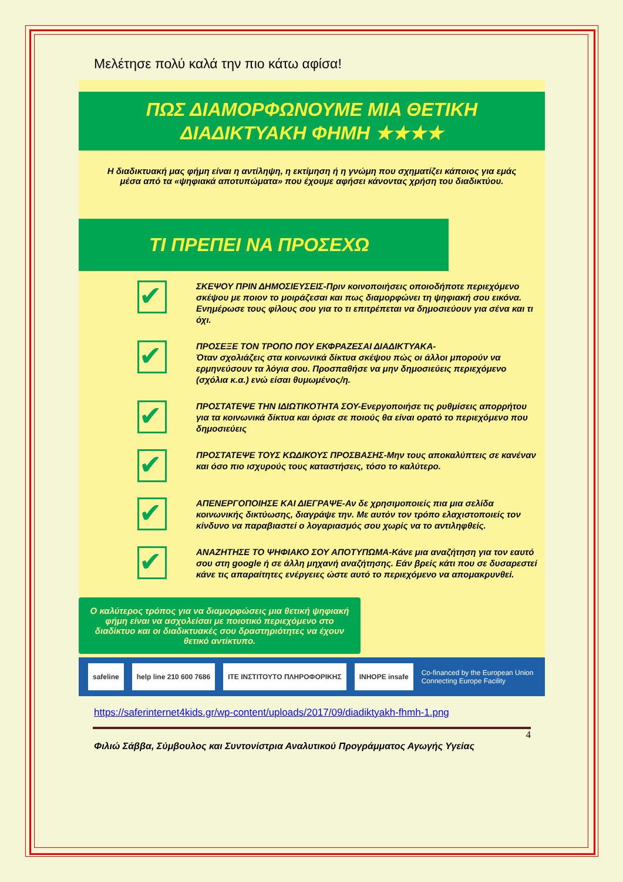Μελέτησε πολύ καλά την πιο κάτω αφίσα!
ΠΩΣ ΔΙΑΜΟΡΦΩΝΟΥΜΕ ΜΙΑ ΘΕΤΙΚΗ
ΔΙΑΔΙΚΤΥΑΚΗ ΦΗΜΗ ★★★★
Η διαδικτυακή μας φήμη είναι η αντίληψη, η εκτίμηση ή η γνώμη που σχηματίζει κάποιος για εμάς μέσα από τα «ψηφιακά αποτυπώματα» που έχουμε αφήσει κάνοντας χρήση του διαδικτύου.
ΤΙ ΠΡΕΠΕΙ ΝΑ ΠΡΟΣΕΧΩ
✔
ΣΚΕΨΟΥ ΠΡΙΝ ΔΗΜΟΣΙΕΥΣΕΙΣ-Πριν κοινοποιήσεις οποιοδήποτε περιεχόμενο σκέψου με ποιον το μοιράζεσαι και πως διαμορφώνει τη ψηφιακή σου εικόνα. Ενημέρωσε τους φίλους σου για το τι επιτρέπεται να δημοσιεύουν για σένα και τι όχι.
✔
ΠΡΟΣΕΞΕ ΤΟΝ ΤΡΟΠΟ ΠΟΥ ΕΚΦΡΑΖΕΣΑΙ ΔΙΑΔΙΚΤΥΑΚΑ-
Όταν σχολιάζεις στα κοινωνικά δίκτυα σκέψου πώς οι άλλοι μπορούν να ερμηνεύσουν τα λόγια σου. Προσπαθήσε να μην δημοσιεύεις περιεχόμενο (σχόλια κ.α.) ενώ είσαι θυμωμένος/η.
✔
ΠΡΟΣΤΑΤΕΨΕ ΤΗΝ ΙΔΙΩΤΙΚΟΤΗΤΑ ΣΟΥ-Ενεργοποιήσε τις ρυθμίσεις απορρήτου για τα κοινωνικά δίκτυα και όρισε σε ποιούς θα είναι ορατό το περιεχόμενο που δημοσιεύεις
✔
ΠΡΟΣΤΑΤΕΨΕ ΤΟΥΣ ΚΩΔΙΚΟΥΣ ΠΡΟΣΒΑΣΗΣ-Μην τους αποκαλύπτεις σε κανέναν και όσο πιο ισχυρούς τους καταστήσεις, τόσο το καλύτερο.
✔
ΑΠΕΝΕΡΓΟΠΟΙΗΣΕ ΚΑΙ ΔΙΕΓΡΑΨΕ-Αν δε χρησιμοποιείς πια μια σελίδα κοινωνικής δικτύωσης, διαγράψε την. Με αυτόν τον τρόπο ελαχιστοποιείς τον κίνδυνο να παραβιαστεί ο λογαριασμός σου χωρίς να το αντιληφθείς.
✔
ΑΝΑΖΗΤΗΣΕ ΤΟ ΨΗΦΙΑΚΟ ΣΟΥ ΑΠΟΤΥΠΩΜΑ-Κάνε μια αναζήτηση για τον εαυτό σου στη google ή σε άλλη μηχανή αναζήτησης. Εάν βρείς κάτι που σε δυσαρεστεί κάνε τις απαραίτητες ενέργειες ώστε αυτό το περιεχόμενο να απομακρυνθεί.
Ο καλύτερος τρόπος για να διαμορφώσεις μια θετική ψηφιακή φήμη είναι να ασχολείσαι με ποιοτικό περιεχόμενο στο διαδίκτυο και οι διαδικτυακές σου δραστηριότητες να έχουν θετικό αντίκτυπο.
safeline help line 210 600 7686 ITE ΙΝΣΤΙΤΟΥΤΟ ΠΛΗΡΟΦΟΡΙΚΗΣ INHOPE insafe
Co-financed by the European Union
Connecting Europe Facility
https://saferinternet4kids.gr/wp-content/uploads/2017/09/diadiktyakh-fhmh-1.png
4
Φιλιώ Σάββα, Σύμβουλος και Συντονίστρια Αναλυτικού Προγράμματος Αγωγής Υγείας